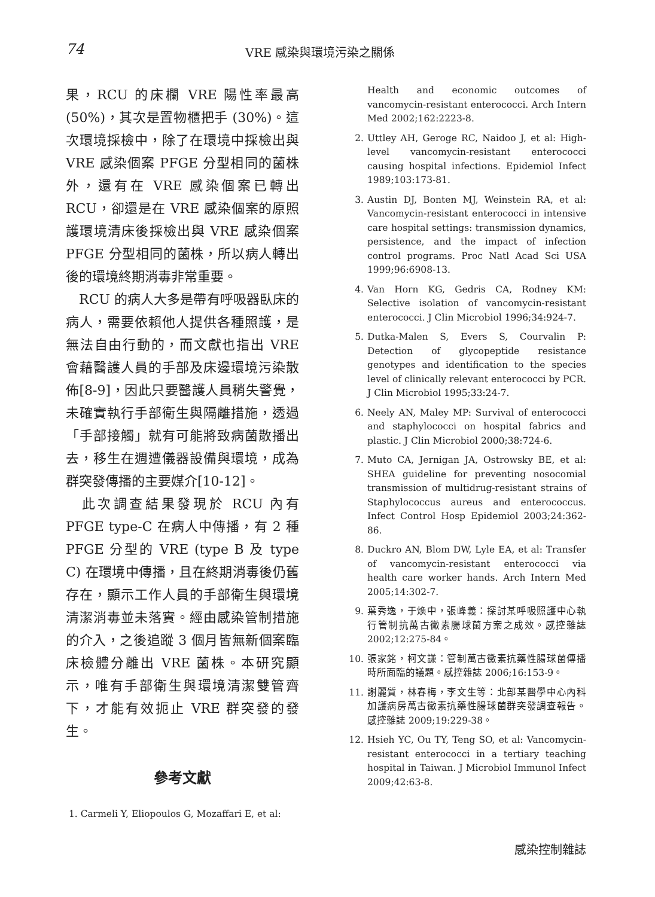74 VRE 感染與環境污染之關係
果，RCU 的床欄 VRE 陽性率最高 (50%)，其次是置物櫃把手 (30%)。這次環境採檢中，除了在環境中採檢出與 VRE 感染個案 PFGE 分型相同的菌株外，還有在 VRE 感染個案已轉出 RCU，卻還是在 VRE 感染個案的原照護環境清床後採檢出與 VRE 感染個案 PFGE 分型相同的菌株，所以病人轉出後的環境終期消毒非常重要。
　RCU 的病人大多是帶有呼吸器臥床的病人，需要依賴他人提供各種照護，是無法自由行動的，而文獻也指出 VRE 會藉醫護人員的手部及床邊環境污染散佈[8-9]，因此只要醫護人員稍失警覺，未確實執行手部衛生與隔離措施，透過「手部接觸」就有可能將致病菌散播出去，移生在週遭儀器設備與環境，成為群突發傳播的主要媒介[10-12]。
　此次調查結果發現於 RCU 內有 PFGE type-C 在病人中傳播，有 2 種 PFGE 分型的 VRE (type B 及 type C) 在環境中傳播，且在終期消毒後仍舊存在，顯示工作人員的手部衛生與環境清潔消毒並未落實。經由感染管制措施的介入，之後追蹤 3 個月皆無新個案臨床檢體分離出 VRE 菌株。本研究顯示，唯有手部衛生與環境清潔雙管齊下，才能有效扼止 VRE 群突發的發生。
參考文獻
1. Carmeli Y, Eliopoulos G, Mozaffari E, et al:
Health and economic outcomes of vancomycin-resistant enterococci. Arch Intern Med 2002;162:2223-8.
2. Uttley AH, Geroge RC, Naidoo J, et al: High-level vancomycin-resistant enterococci causing hospital infections. Epidemiol Infect 1989;103:173-81.
3. Austin DJ, Bonten MJ, Weinstein RA, et al: Vancomycin-resistant enterococci in intensive care hospital settings: transmission dynamics, persistence, and the impact of infection control programs. Proc Natl Acad Sci USA 1999;96:6908-13.
4. Van Horn KG, Gedris CA, Rodney KM: Selective isolation of vancomycin-resistant enterococci. J Clin Microbiol 1996;34:924-7.
5. Dutka-Malen S, Evers S, Courvalin P: Detection of glycopeptide resistance genotypes and identification to the species level of clinically relevant enterococci by PCR. J Clin Microbiol 1995;33:24-7.
6. Neely AN, Maley MP: Survival of enterococci and staphylococci on hospital fabrics and plastic. J Clin Microbiol 2000;38:724-6.
7. Muto CA, Jernigan JA, Ostrowsky BE, et al: SHEA guideline for preventing nosocomial transmission of multidrug-resistant strains of Staphylococcus aureus and enterococcus. Infect Control Hosp Epidemiol 2003;24:362-86.
8. Duckro AN, Blom DW, Lyle EA, et al: Transfer of vancomycin-resistant enterococci via health care worker hands. Arch Intern Med 2005;14:302-7.
9. 葉秀逸，于煥中，張峰義：探討某呼吸照護中心執行管制抗萬古黴素腸球菌方案之成效。感控雜誌 2002;12:275-84。
10. 張家銘，柯文謙：管制萬古黴素抗藥性腸球菌傳播時所面臨的議題。感控雜誌 2006;16:153-9。
11. 謝麗質，林春梅，李文生等：北部某醫學中心內科加護病房萬古黴素抗藥性腸球菌群突發調查報告。感控雜誌 2009;19:229-38。
12. Hsieh YC, Ou TY, Teng SO, et al: Vancomycin-resistant enterococci in a tertiary teaching hospital in Taiwan. J Microbiol Immunol Infect 2009;42:63-8.
感染控制雜誌